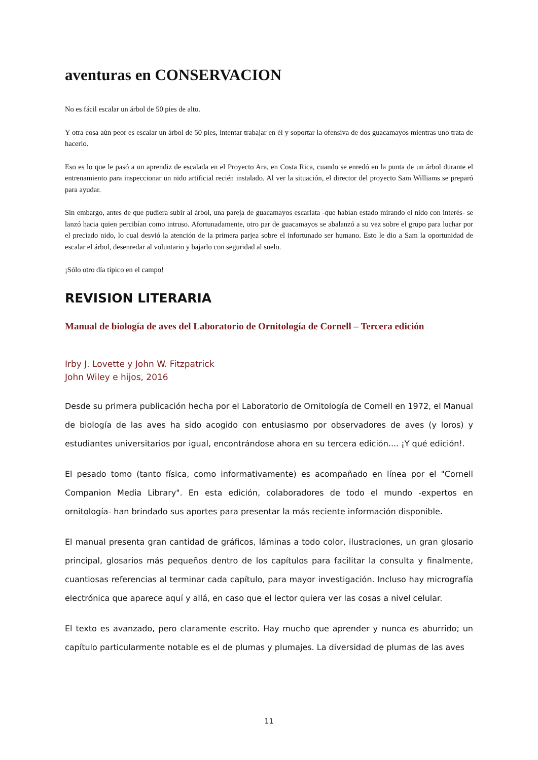aventuras en CONSERVACION
No es fácil escalar un árbol de 50 pies de alto.
Y otra cosa aún peor es escalar un árbol de 50 pies, intentar trabajar en él y soportar la ofensiva de dos guacamayos mientras uno trata de hacerlo.
Eso es lo que le pasó a un aprendiz de escalada en el Proyecto Ara, en Costa Rica, cuando se enredó en la punta de un árbol durante el entrenamiento para inspeccionar un nido artificial recién instalado. Al ver la situación, el director del proyecto Sam Williams se preparó para ayudar.
Sin embargo, antes de que pudiera subir al árbol, una pareja de guacamayos escarlata -que habían estado mirando el nido con interés- se lanzó hacia quien percibían como intruso. Afortunadamente, otro par de guacamayos se abalanzó a su vez sobre el grupo para luchar por el preciado nido, lo cual desvió la atención de la primera parjea sobre el infortunado ser humano. Esto le dio a Sam la oportunidad de escalar el árbol, desenredar al voluntario y bajarlo con seguridad al suelo.
¡Sólo otro día típico en el campo!
REVISION LITERARIA
Manual de biología de aves del Laboratorio de Ornitología de Cornell – Tercera edición
Irby J. Lovette y John W. Fitzpatrick
John Wiley e hijos, 2016
Desde su primera publicación hecha por el Laboratorio de Ornitología de Cornell en 1972, el Manual de biología de las aves ha sido acogido con entusiasmo por observadores de aves (y loros) y estudiantes universitarios por igual, encontrándose ahora en su tercera edición.... ¡Y qué edición!.
El pesado tomo (tanto física, como informativamente) es acompañado en línea por el "Cornell Companion Media Library". En esta edición, colaboradores de todo el mundo -expertos en ornitología- han brindado sus aportes para presentar la más reciente información disponible.
El manual presenta gran cantidad de gráficos, láminas a todo color, ilustraciones, un gran glosario principal, glosarios más pequeños dentro de los capítulos para facilitar la consulta y finalmente, cuantiosas referencias al terminar cada capítulo, para mayor investigación. Incluso hay micrografía electrónica que aparece aquí y allá, en caso que el lector quiera ver las cosas a nivel celular.
El texto es avanzado, pero claramente escrito. Hay mucho que aprender y nunca es aburrido; un capítulo particularmente notable es el de plumas y plumajes. La diversidad de plumas de las aves
11